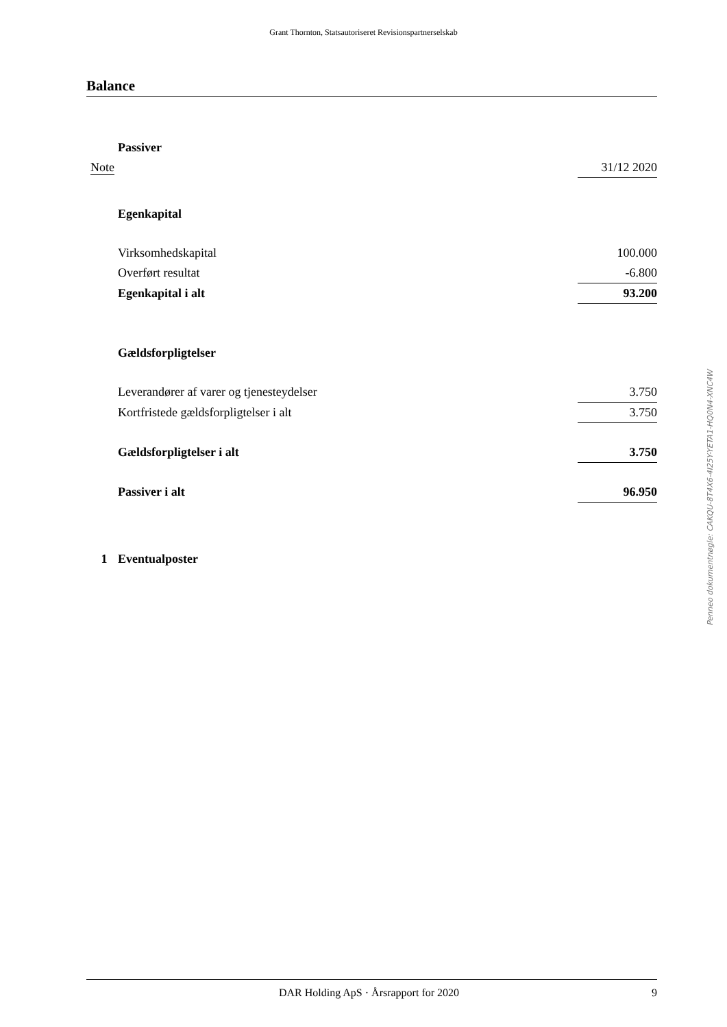Grant Thornton, Statsautoriseret Revisionspartnerselskab
Balance
| | Passiver | |
| Note | | 31/12 2020 |
| | Egenkapital | |
| | Virksomhedskapital | 100.000 |
| | Overført resultat | -6.800 |
| | Egenkapital i alt | 93.200 |
| | Gældsforpligtelser | |
| | Leverandører af varer og tjenesteydelser | 3.750 |
| | Kortfristede gældsforpligtelser i alt | 3.750 |
| | Gældsforpligtelser i alt | 3.750 |
| | Passiver i alt | 96.950 |
| 1 | Eventualposter | |
Penneo dokumentnøgle: CAKQU-8T4X6-4I25Y-YETA1-HQ0N4-XNC4W
DAR Holding ApS · Årsrapport for 2020 9